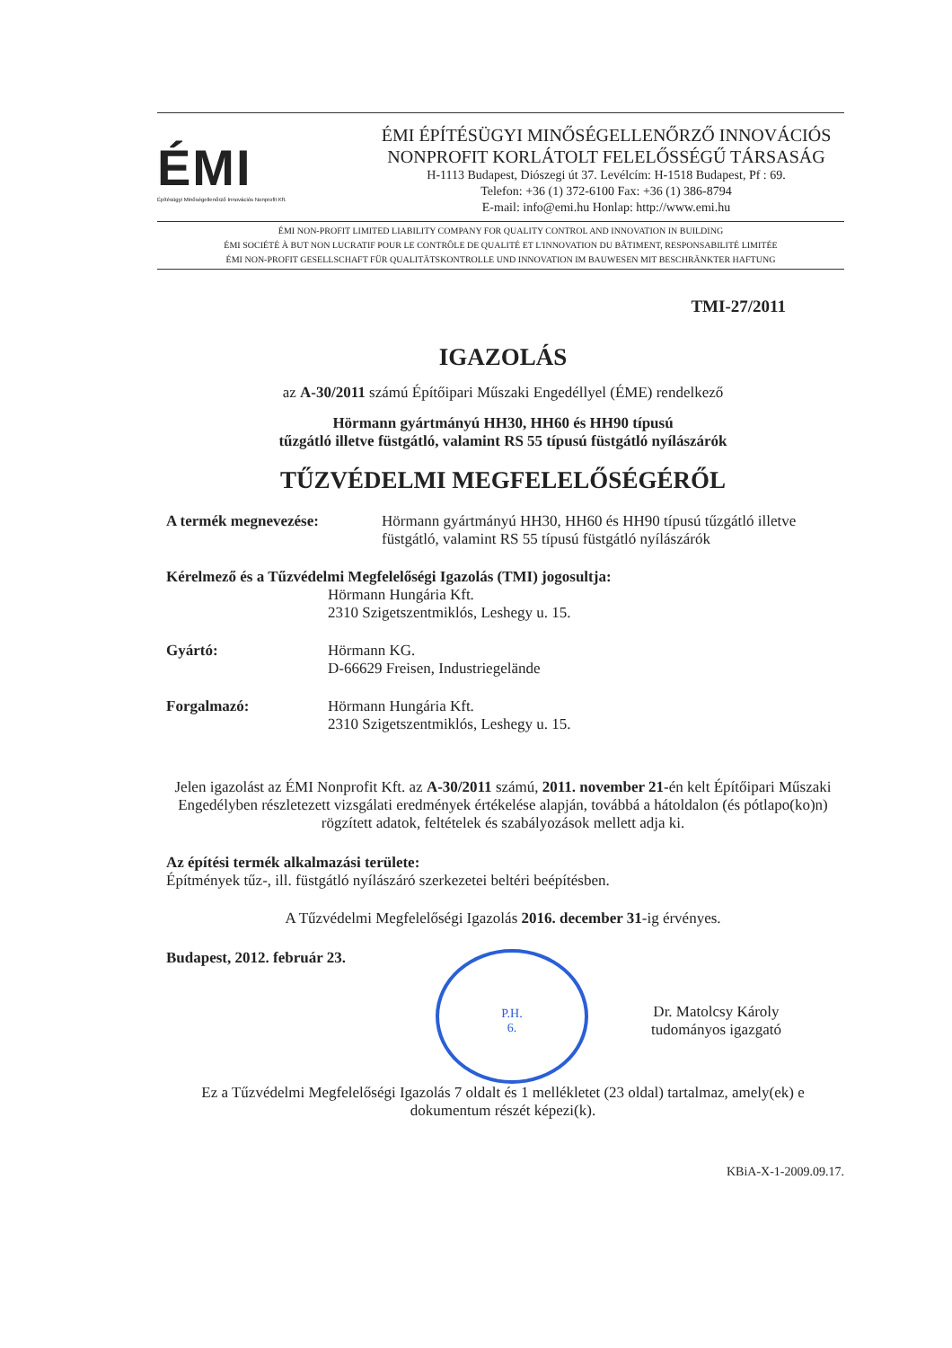ÉMI
Építésügyi Minőségellenőrző Innovációs Nonprofit Kft.
ÉMI ÉPÍTÉSÜGYI MINŐSÉGELLENŐRZŐ INNOVÁCIÓS
NONPROFIT KORLÁTOLT FELELŐSSÉGŰ TÁRSASÁG
H-1113 Budapest, Diószegi út 37. Levélcím: H-1518 Budapest, Pf : 69.
Telefon: +36 (1) 372-6100 Fax: +36 (1) 386-8794
E-mail: info@emi.hu Honlap: http://www.emi.hu
ÉMI NON-PROFIT LIMITED LIABILITY COMPANY FOR QUALITY CONTROL AND INNOVATION IN BUILDING
ÉMI SOCIÉTÉ À BUT NON LUCRATIF POUR LE CONTRÔLE DE QUALITÉ ET L'INNOVATION DU BÂTIMENT, RESPONSABILITÉ LIMITÉE
ÉMI NON-PROFIT GESELLSCHAFT FÜR QUALITÄTSKONTROLLE UND INNOVATION IM BAUWESEN MIT BESCHRÄNKTER HAFTUNG
TMI-27/2011
IGAZOLÁS
az A-30/2011 számú Építőipari Műszaki Engedéllyel (ÉME) rendelkező
Hörmann gyártmányú HH30, HH60 és HH90 típusú
tűzgátló illetve füstgátló, valamint RS 55 típusú füstgátló nyílászárók
TŰZVÉDELMI MEGFELELŐSÉGÉRŐL
A termék megnevezése: Hörmann gyártmányú HH30, HH60 és HH90 típusú tűzgátló illetve füstgátló, valamint RS 55 típusú füstgátló nyílászárók
Kérelmező és a Tűzvédelmi Megfelelőségi Igazolás (TMI) jogosultja:
Hörmann Hungária Kft.
2310 Szigetszentmiklós, Leshegy u. 15.
Gyártó: Hörmann KG.
D-66629 Freisen, Industriegelände
Forgalmazó: Hörmann Hungária Kft.
2310 Szigetszentmiklós, Leshegy u. 15.
Jelen igazolást az ÉMI Nonprofit Kft. az A-30/2011 számú, 2011. november 21-én kelt Építőipari Műszaki Engedélyben részletezett vizsgálati eredmények értékelése alapján, továbbá a hátoldalon (és pótlapo(ko)n) rögzített adatok, feltételek és szabályozások mellett adja ki.
Az építési termék alkalmazási területe:
Építmények tűz-, ill. füstgátló nyílászáró szerkezetei beltéri beépítésben.
A Tűzvédelmi Megfelelőségi Igazolás 2016. december 31-ig érvényes.
Budapest, 2012. február 23.
P.H.
6.
Dr. Matolcsy Károly
tudományos igazgató
Ez a Tűzvédelmi Megfelelőségi Igazolás 7 oldalt és 1 mellékletet (23 oldal) tartalmaz, amely(ek) e dokumentum részét képezi(k).
KBiA-X-1-2009.09.17.